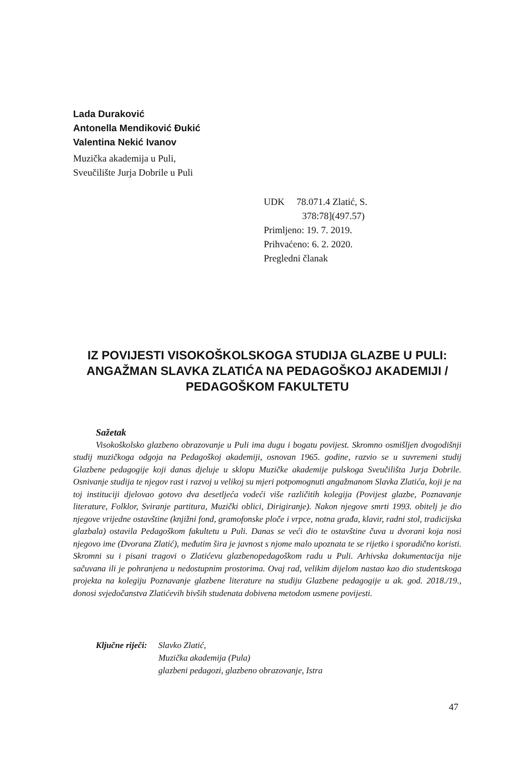Lada Duraković
Antonella Mendiković Đukić
Valentina Nekić Ivanov
Muzička akademija u Puli,
Sveučilište Jurja Dobrile u Puli
UDK 78.071.4 Zlatić, S.
378:78](497.57)
Primljeno: 19. 7. 2019.
Prihvaćeno: 6. 2. 2020.
Pregledni članak
IZ POVIJESTI VISOKOŠKOLSKOGA STUDIJA GLAZBE U PULI: ANGAŽMAN SLAVKA ZLATIĆA NA PEDAGOŠKOJ AKADEMIJI / PEDAGOŠKOM FAKULTETU
Sažetak
Visokoškolsko glazbeno obrazovanje u Puli ima dugu i bogatu povijest. Skromno osmišljen dvogodišnji studij muzičkoga odgoja na Pedagoškoj akademiji, osnovan 1965. godine, razvio se u suvremeni studij Glazbene pedagogije koji danas djeluje u sklopu Muzičke akademije pulskoga Sveučilišta Jurja Dobrile. Osnivanje studija te njegov rast i razvoj u velikoj su mjeri potpomognuti angažmanom Slavka Zlatića, koji je na toj instituciji djelovao gotovo dva desetljeća vodeći više različitih kolegija (Povijest glazbe, Poznavanje literature, Folklor, Sviranje partitura, Muzički oblici, Dirigiranje). Nakon njegove smrti 1993. obitelj je dio njegove vrijedne ostavštine (knjižni fond, gramofonske ploče i vrpce, notna građa, klavir, radni stol, tradicijska glazbala) ostavila Pedagoškom fakultetu u Puli. Danas se veći dio te ostavštine čuva u dvorani koja nosi njegovo ime (Dvorana Zlatić), međutim šira je javnost s njome malo upoznata te se rijetko i sporadično koristi. Skromni su i pisani tragovi o Zlatićevu glazbenopedagoškom radu u Puli. Arhivska dokumentacija nije sačuvana ili je pohranjena u nedostupnim prostorima. Ovaj rad, velikim dijelom nastao kao dio studentskoga projekta na kolegiju Poznavanje glazbene literature na studiju Glazbene pedagogije u ak. god. 2018./19., donosi svjedočanstva Zlatićevih bivših studenata dobivena metodom usmene povijesti.
Ključne riječi: Slavko Zlatić,
Muzička akademija (Pula)
glazbeni pedagozi, glazbeno obrazovanje, Istra
47